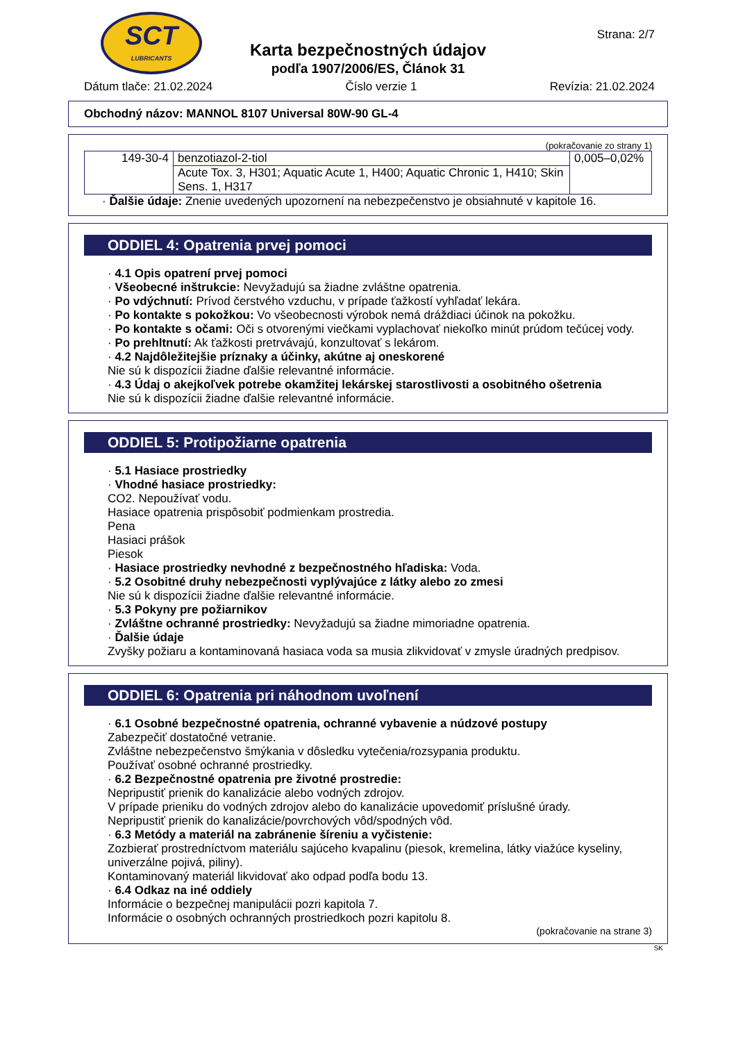SCT
LUBRICANTS
Karta bezpečnostných údajov
podľa 1907/2006/ES, Článok 31
Strana: 2/7
Dátum tlače: 21.02.2024 Číslo verzie 1 Revízia: 21.02.2024
Obchodný názov: MANNOL 8107 Universal 80W-90 GL-4
(pokračovanie zo strany 1)
| 149-30-4 | benzotiazol-2-tiol | 0,005–0,02% |
| | Acute Tox. 3, H301; Aquatic Acute 1, H400; Aquatic Chronic 1, H410; Skin Sens. 1, H317 | |
· Ďalšie údaje: Znenie uvedených upozornení na nebezpečenstvo je obsiahnuté v kapitole 16.
ODDIEL 4: Opatrenia prvej pomoci
· 4.1 Opis opatrení prvej pomoci
· Všeobecné inštrukcie: Nevyžadujú sa žiadne zvláštne opatrenia.
· Po vdýchnutí: Prívod čerstvého vzduchu, v prípade ťažkostí vyhľadať lekára.
· Po kontakte s pokožkou: Vo všeobecnosti výrobok nemá dráždiaci účinok na pokožku.
· Po kontakte s očami: Oči s otvorenými viečkami vyplachovať niekoľko minút prúdom tečúcej vody.
· Po prehltnutí: Ak ťažkosti pretrvávajú, konzultovať s lekárom.
· 4.2 Najdôležitejšie príznaky a účinky, akútne aj oneskorené
Nie sú k dispozícii žiadne ďalšie relevantné informácie.
· 4.3 Údaj o akejkoľvek potrebe okamžitej lekárskej starostlivosti a osobitného ošetrenia
Nie sú k dispozícii žiadne ďalšie relevantné informácie.
ODDIEL 5: Protipožiarne opatrenia
· 5.1 Hasiace prostriedky
· Vhodné hasiace prostriedky:
CO2. Nepoužívať vodu.
Hasiace opatrenia prispôsobiť podmienkam prostredia.
Pena
Hasiaci prášok
Piesok
· Hasiace prostriedky nevhodné z bezpečnostného hľadiska: Voda.
· 5.2 Osobitné druhy nebezpečnosti vyplývajúce z látky alebo zo zmesi
Nie sú k dispozícii žiadne ďalšie relevantné informácie.
· 5.3 Pokyny pre požiarnikov
· Zvláštne ochranné prostriedky: Nevyžadujú sa žiadne mimoriadne opatrenia.
· Ďalšie údaje
Zvyšky požiaru a kontaminovaná hasiaca voda sa musia zlikvidovať v zmysle úradných predpisov.
ODDIEL 6: Opatrenia pri náhodnom uvoľnení
· 6.1 Osobné bezpečnostné opatrenia, ochranné vybavenie a núdzové postupy
Zabezpečiť dostatočné vetranie.
Zvláštne nebezpečenstvo šmýkania v dôsledku vytečenia/rozsypania produktu.
Používať osobné ochranné prostriedky.
· 6.2 Bezpečnostné opatrenia pre životné prostredie:
Nepripustiť prienik do kanalizácie alebo vodných zdrojov.
V prípade prieniku do vodných zdrojov alebo do kanalizácie upovedomiť príslušné úrady.
Nepripustiť prienik do kanalizácie/povrchových vôd/spodných vôd.
· 6.3 Metódy a materiál na zabránenie šíreniu a vyčistenie:
Zozbierať prostredníctvom materiálu sajúceho kvapalinu (piesok, kremelina, látky viažúce kyseliny, univerzálne pojivá, piliny).
Kontaminovaný materiál likvidovať ako odpad podľa bodu 13.
· 6.4 Odkaz na iné oddiely
Informácie o bezpečnej manipulácii pozri kapitola 7.
Informácie o osobných ochranných prostriedkoch pozri kapitolu 8.
(pokračovanie na strane 3)
SK